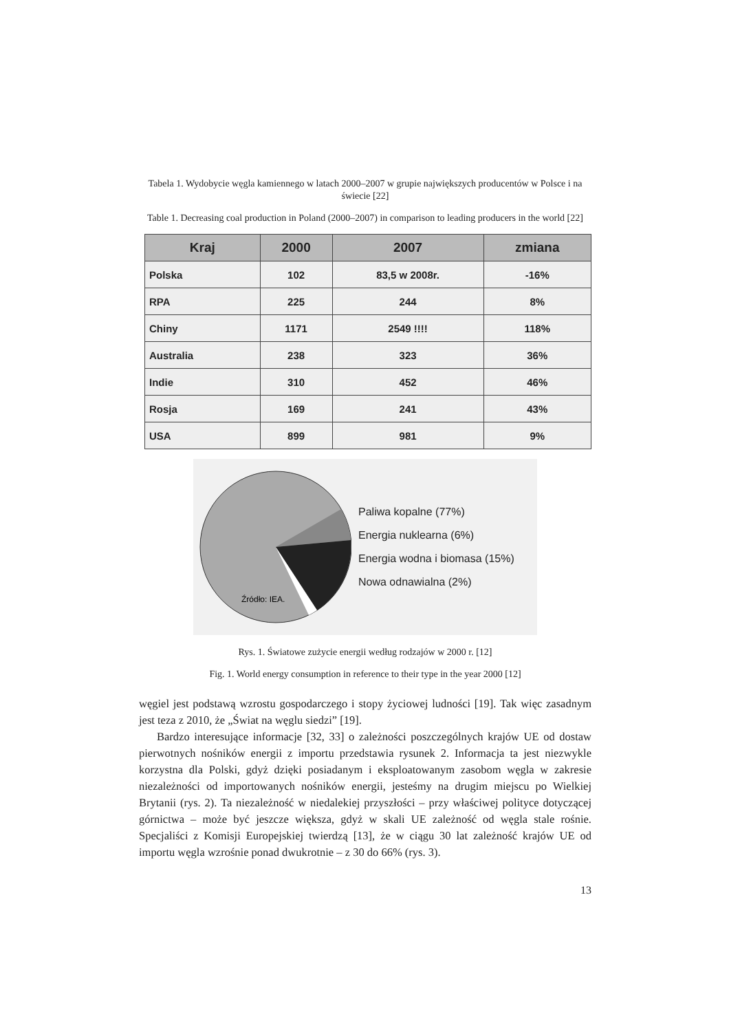Tabela 1. Wydobycie węgla kamiennego w latach 2000–2007 w grupie największych producentów w Polsce i na świecie [22]
Table 1. Decreasing coal production in Poland (2000–2007) in comparison to leading producers in the world [22]
| Kraj | 2000 | 2007 | zmiana |
| --- | --- | --- | --- |
| Polska | 102 | 83,5 w 2008r. | -16% |
| RPA | 225 | 244 | 8% |
| Chiny | 1171 | 2549 !!!! | 118% |
| Australia | 238 | 323 | 36% |
| Indie | 310 | 452 | 46% |
| Rosja | 169 | 241 | 43% |
| USA | 899 | 981 | 9% |
Źródło: IEA.
Paliwa kopalne (77%)
Energia nuklearna (6%)
Energia wodna i biomasa (15%)
Nowa odnawialna (2%)
Rys. 1. Światowe zużycie energii według rodzajów w 2000 r. [12]
Fig. 1. World energy consumption in reference to their type in the year 2000 [12]
węgiel jest podstawą wzrostu gospodarczego i stopy życiowej ludności [19]. Tak więc zasadnym jest teza z 2010, że „Świat na węglu siedzi” [19].
Bardzo interesujące informacje [32, 33] o zależności poszczególnych krajów UE od dostaw pierwotnych nośników energii z importu przedstawia rysunek 2. Informacja ta jest niezwykle korzystna dla Polski, gdyż dzięki posiadanym i eksploatowanym zasobom węgla w zakresie niezależności od importowanych nośników energii, jesteśmy na drugim miejscu po Wielkiej Brytanii (rys. 2). Ta niezależność w niedalekiej przyszłości – przy właściwej polityce dotyczącej górnictwa – może być jeszcze większa, gdyż w skali UE zależność od węgla stale rośnie. Specjaliści z Komisji Europejskiej twierdzą [13], że w ciągu 30 lat zależność krajów UE od importu węgla wzrośnie ponad dwukrotnie – z 30 do 66% (rys. 3).
13